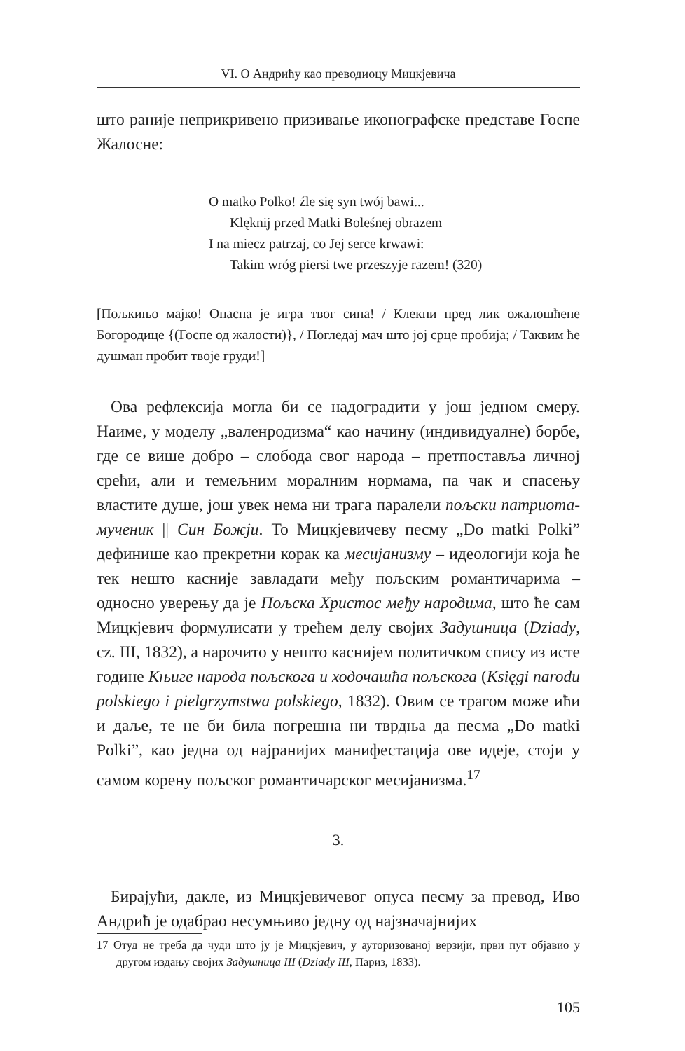VI. О Андрићу као преводиоцу Мицкјевича
што раније неприкривено призивање иконографске представе Госпе Жалосне:
O matko Polko! źle się syn twój bawi...
Klęknij przed Matki Boleśnej obrazem
I na miecz patrzaj, co Jej serce krwawi:
Takim wróg piersi twe przeszyje razem! (320)
[Пољкињо мајко! Опасна је игра твог сина! / Клекни пред лик ожалошћене Богородице {(Госпе од жалости)}, / Погледај мач што јој срце пробија; / Таквим ће душман пробит твоје груди!]
Ова рефлексија могла би се надоградити у још једном смеру. Наиме, у моделу „валенродизма“ као начину (индивидуалне) борбе, где се више добро – слобода свог народа – претпоставља личној срећи, али и темељним моралним нормама, па чак и спасењу властите душе, још увек нема ни трага паралели пољски патриота-мученик || Син Божји. То Мицкјевичеву песму „Do matki Polki” дефинише као прекретни корак ка месијанизму – идеологији која ће тек нешто касније завладати међу пољским романтичарима – односно уверењу да је Пољска Христос међу народима, што ће сам Мицкјевич формулисати у трећем делу својих Задушница (Dziady, cz. III, 1832), а нарочито у нешто каснијем политичком спису из исте године Књиге народа пољскога и ходочашћа пољскога (Księgi narodu polskiego i pielgrzymstwa polskiego, 1832). Овим се трагом може ићи и даље, те не би била погрешна ни тврдња да песма „Do matki Polki”, као једна од најранијих манифестација ове идеје, стоји у самом корену пољског романтичарског месијанизма.<sup>17</sup>
3.
Бирајући, дакле, из Мицкјевичевог опуса песму за превод, Иво Андрић је одабрао несумњиво једну од најзначајнијих
17 Отуд не треба да чуди што ју је Мицкјевич, у ауторизованој верзији, први пут објавио у другом издању својих Задушница III (Dziady III, Париз, 1833).
105